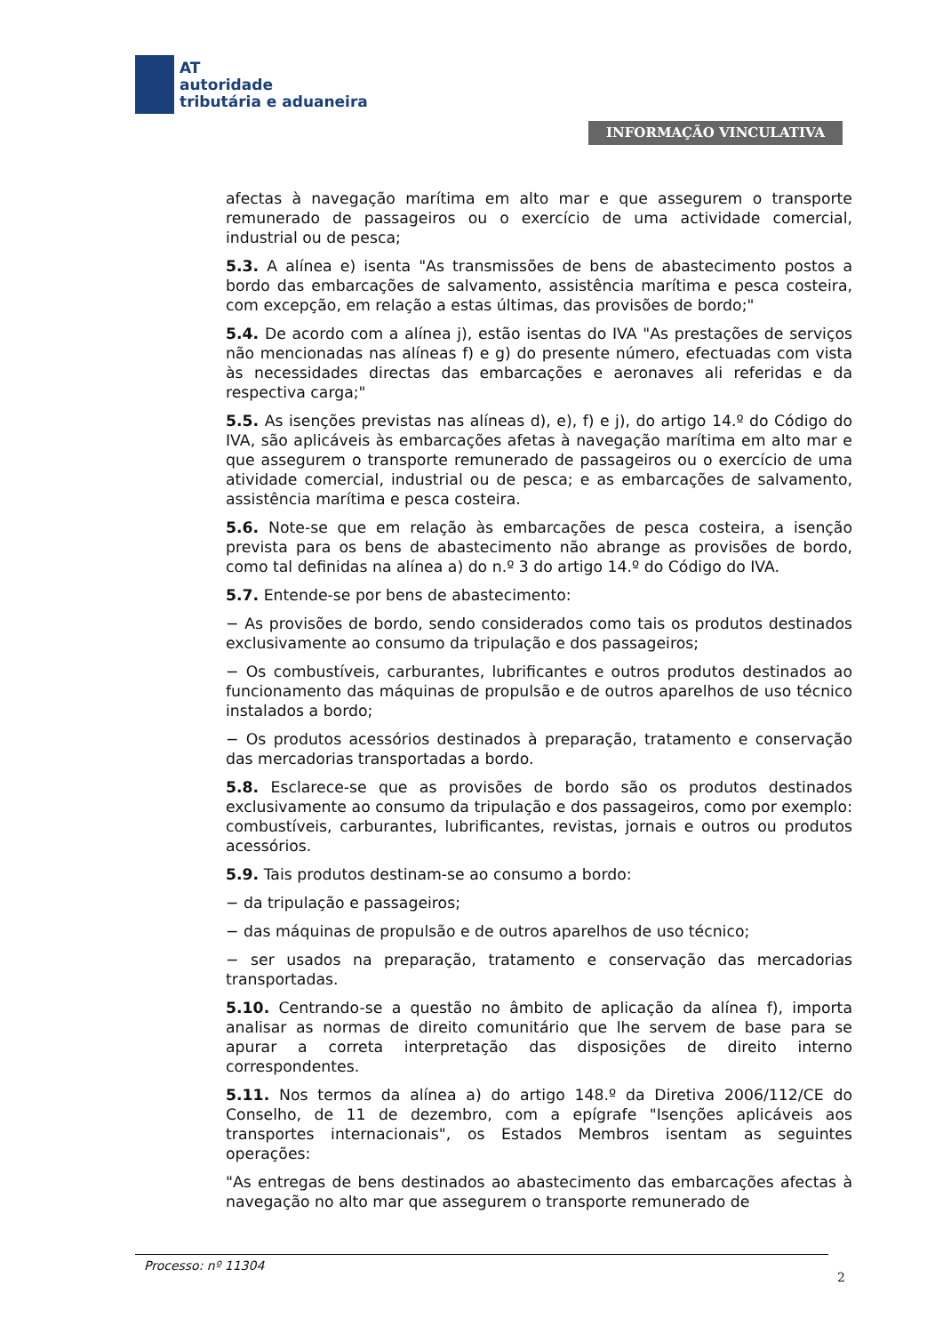AT
autoridade
tributária e aduaneira
INFORMAÇÃO VINCULATIVA
afectas à navegação marítima em alto mar e que assegurem o transporte remunerado de passageiros ou o exercício de uma actividade comercial, industrial ou de pesca;
5.3. A alínea e) isenta "As transmissões de bens de abastecimento postos a bordo das embarcações de salvamento, assistência marítima e pesca costeira, com excepção, em relação a estas últimas, das provisões de bordo;"
5.4. De acordo com a alínea j), estão isentas do IVA "As prestações de serviços não mencionadas nas alíneas f) e g) do presente número, efectuadas com vista às necessidades directas das embarcações e aeronaves ali referidas e da respectiva carga;"
5.5. As isenções previstas nas alíneas d), e), f) e j), do artigo 14.º do Código do IVA, são aplicáveis às embarcações afetas à navegação marítima em alto mar e que assegurem o transporte remunerado de passageiros ou o exercício de uma atividade comercial, industrial ou de pesca; e as embarcações de salvamento, assistência marítima e pesca costeira.
5.6. Note-se que em relação às embarcações de pesca costeira, a isenção prevista para os bens de abastecimento não abrange as provisões de bordo, como tal definidas na alínea a) do n.º 3 do artigo 14.º do Código do IVA.
5.7. Entende-se por bens de abastecimento:
− As provisões de bordo, sendo considerados como tais os produtos destinados exclusivamente ao consumo da tripulação e dos passageiros;
− Os combustíveis, carburantes, lubrificantes e outros produtos destinados ao funcionamento das máquinas de propulsão e de outros aparelhos de uso técnico instalados a bordo;
− Os produtos acessórios destinados à preparação, tratamento e conservação das mercadorias transportadas a bordo.
5.8. Esclarece-se que as provisões de bordo são os produtos destinados exclusivamente ao consumo da tripulação e dos passageiros, como por exemplo: combustíveis, carburantes, lubrificantes, revistas, jornais e outros ou produtos acessórios.
5.9. Tais produtos destinam-se ao consumo a bordo:
− da tripulação e passageiros;
− das máquinas de propulsão e de outros aparelhos de uso técnico;
− ser usados na preparação, tratamento e conservação das mercadorias transportadas.
5.10. Centrando-se a questão no âmbito de aplicação da alínea f), importa analisar as normas de direito comunitário que lhe servem de base para se apurar a correta interpretação das disposições de direito interno correspondentes.
5.11. Nos termos da alínea a) do artigo 148.º da Diretiva 2006/112/CE do Conselho, de 11 de dezembro, com a epígrafe "Isenções aplicáveis aos transportes internacionais", os Estados Membros isentam as seguintes operações:
"As entregas de bens destinados ao abastecimento das embarcações afectas à navegação no alto mar que assegurem o transporte remunerado de
Processo: nº 11304
2